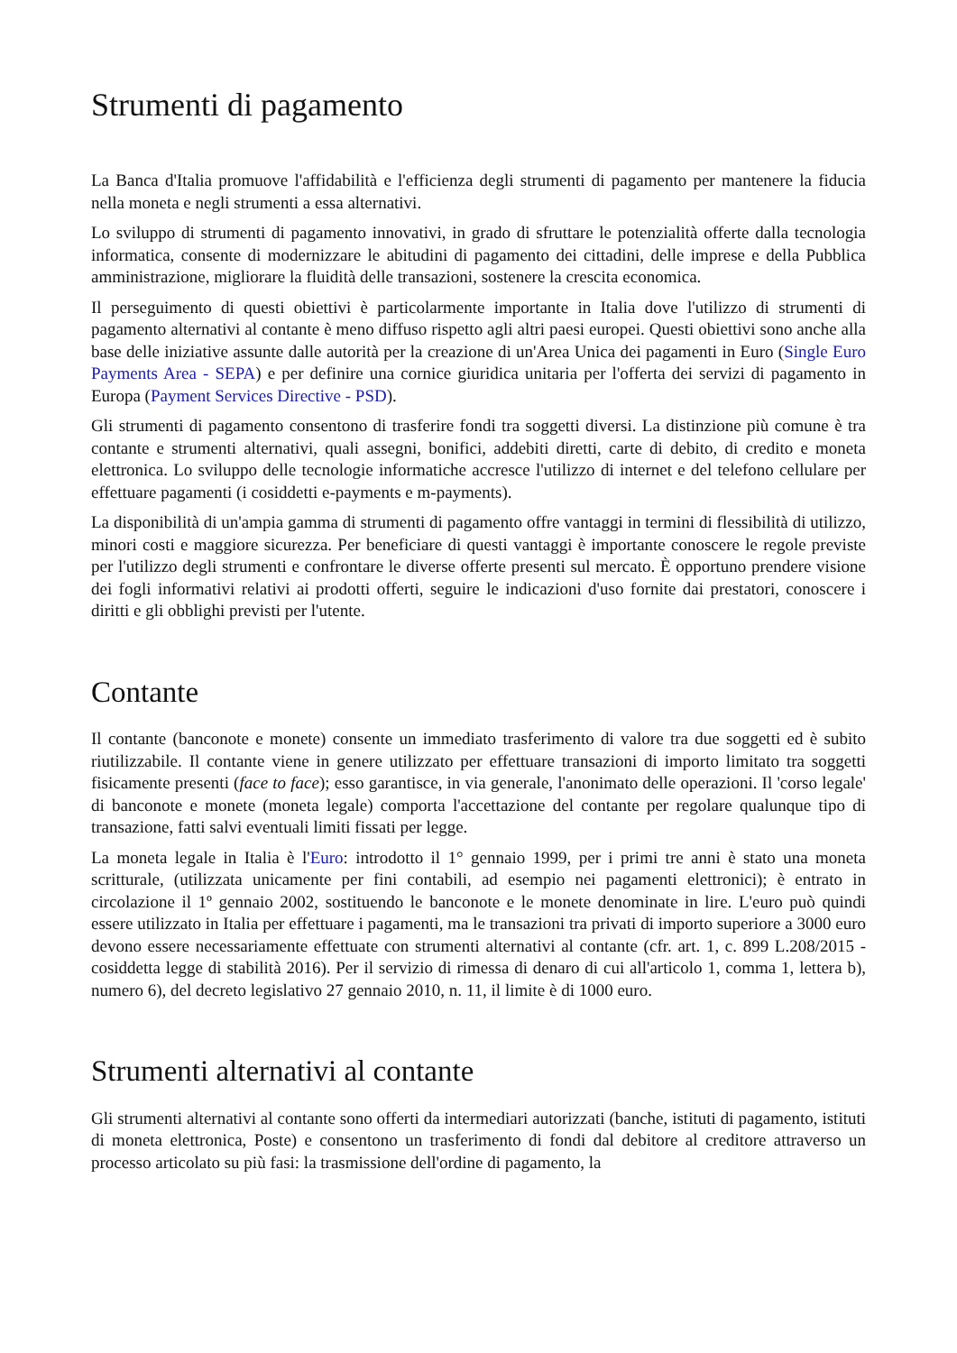Strumenti di pagamento
La Banca d'Italia promuove l'affidabilità e l'efficienza degli strumenti di pagamento per mantenere la fiducia nella moneta e negli strumenti a essa alternativi.
Lo sviluppo di strumenti di pagamento innovativi, in grado di sfruttare le potenzialità offerte dalla tecnologia informatica, consente di modernizzare le abitudini di pagamento dei cittadini, delle imprese e della Pubblica amministrazione, migliorare la fluidità delle transazioni, sostenere la crescita economica.
Il perseguimento di questi obiettivi è particolarmente importante in Italia dove l'utilizzo di strumenti di pagamento alternativi al contante è meno diffuso rispetto agli altri paesi europei. Questi obiettivi sono anche alla base delle iniziative assunte dalle autorità per la creazione di un'Area Unica dei pagamenti in Euro (Single Euro Payments Area - SEPA) e per definire una cornice giuridica unitaria per l'offerta dei servizi di pagamento in Europa (Payment Services Directive - PSD).
Gli strumenti di pagamento consentono di trasferire fondi tra soggetti diversi. La distinzione più comune è tra contante e strumenti alternativi, quali assegni, bonifici, addebiti diretti, carte di debito, di credito e moneta elettronica. Lo sviluppo delle tecnologie informatiche accresce l'utilizzo di internet e del telefono cellulare per effettuare pagamenti (i cosiddetti e-payments e m-payments).
La disponibilità di un'ampia gamma di strumenti di pagamento offre vantaggi in termini di flessibilità di utilizzo, minori costi e maggiore sicurezza. Per beneficiare di questi vantaggi è importante conoscere le regole previste per l'utilizzo degli strumenti e confrontare le diverse offerte presenti sul mercato. È opportuno prendere visione dei fogli informativi relativi ai prodotti offerti, seguire le indicazioni d'uso fornite dai prestatori, conoscere i diritti e gli obblighi previsti per l'utente.
Contante
Il contante (banconote e monete) consente un immediato trasferimento di valore tra due soggetti ed è subito riutilizzabile. Il contante viene in genere utilizzato per effettuare transazioni di importo limitato tra soggetti fisicamente presenti (face to face); esso garantisce, in via generale, l'anonimato delle operazioni. Il 'corso legale' di banconote e monete (moneta legale) comporta l'accettazione del contante per regolare qualunque tipo di transazione, fatti salvi eventuali limiti fissati per legge.
La moneta legale in Italia è l'Euro: introdotto il 1° gennaio 1999, per i primi tre anni è stato una moneta scritturale, (utilizzata unicamente per fini contabili, ad esempio nei pagamenti elettronici); è entrato in circolazione il 1º gennaio 2002, sostituendo le banconote e le monete denominate in lire. L'euro può quindi essere utilizzato in Italia per effettuare i pagamenti, ma le transazioni tra privati di importo superiore a 3000 euro devono essere necessariamente effettuate con strumenti alternativi al contante (cfr. art. 1, c. 899 L.208/2015 - cosiddetta legge di stabilità 2016). Per il servizio di rimessa di denaro di cui all'articolo 1, comma 1, lettera b), numero 6), del decreto legislativo 27 gennaio 2010, n. 11, il limite è di 1000 euro.
Strumenti alternativi al contante
Gli strumenti alternativi al contante sono offerti da intermediari autorizzati (banche, istituti di pagamento, istituti di moneta elettronica, Poste) e consentono un trasferimento di fondi dal debitore al creditore attraverso un processo articolato su più fasi: la trasmissione dell'ordine di pagamento, la